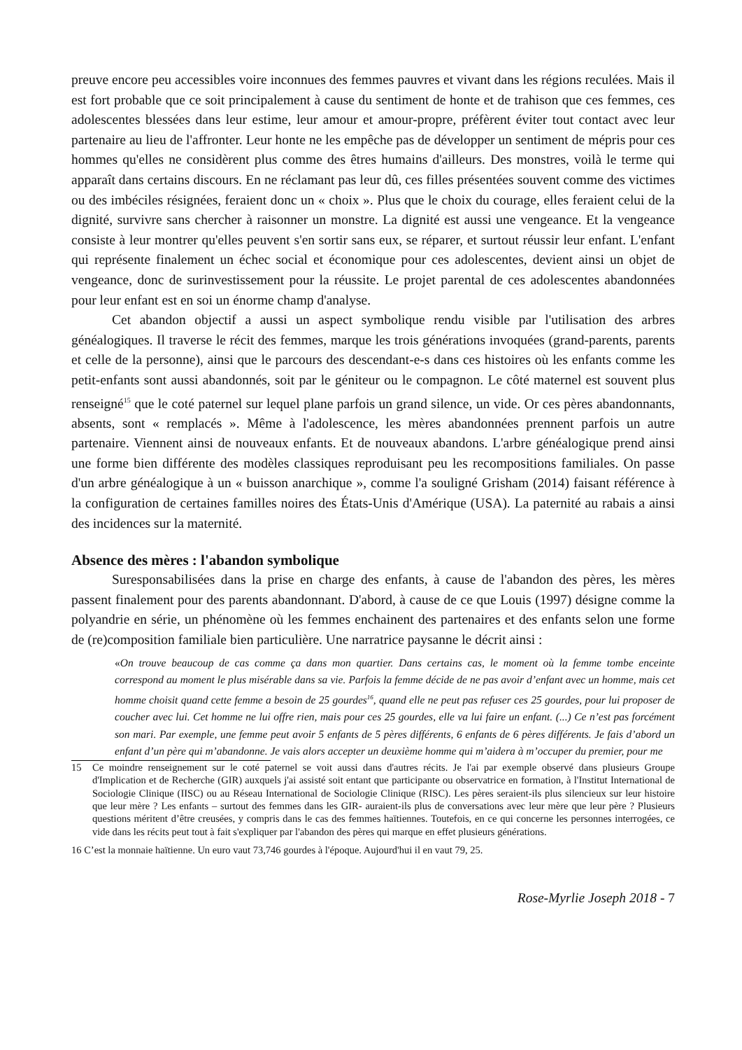preuve encore peu accessibles voire inconnues des femmes pauvres et vivant dans les régions reculées. Mais il est fort probable que ce soit principalement à cause du sentiment de honte et de trahison que ces femmes, ces adolescentes blessées dans leur estime, leur amour et amour-propre, préfèrent éviter tout contact avec leur partenaire au lieu de l'affronter. Leur honte ne les empêche pas de développer un sentiment de mépris pour ces hommes qu'elles ne considèrent plus comme des êtres humains d'ailleurs. Des monstres, voilà le terme qui apparaît dans certains discours. En ne réclamant pas leur dû, ces filles présentées souvent comme des victimes ou des imbéciles résignées, feraient donc un « choix ». Plus que le choix du courage, elles feraient celui de la dignité, survivre sans chercher à raisonner un monstre. La dignité est aussi une vengeance. Et la vengeance consiste à leur montrer qu'elles peuvent s'en sortir sans eux, se réparer, et surtout réussir leur enfant. L'enfant qui représente finalement un échec social et économique pour ces adolescentes, devient ainsi un objet de vengeance, donc de surinvestissement pour la réussite. Le projet parental de ces adolescentes abandonnées pour leur enfant est en soi un énorme champ d'analyse.
Cet abandon objectif a aussi un aspect symbolique rendu visible par l'utilisation des arbres généalogiques. Il traverse le récit des femmes, marque les trois générations invoquées (grand-parents, parents et celle de la personne), ainsi que le parcours des descendant-e-s dans ces histoires où les enfants comme les petit-enfants sont aussi abandonnés, soit par le géniteur ou le compagnon. Le côté maternel est souvent plus renseigné<sup>15</sup> que le coté paternel sur lequel plane parfois un grand silence, un vide. Or ces pères abandonnants, absents, sont « remplacés ». Même à l'adolescence, les mères abandonnées prennent parfois un autre partenaire. Viennent ainsi de nouveaux enfants. Et de nouveaux abandons. L'arbre généalogique prend ainsi une forme bien différente des modèles classiques reproduisant peu les recompositions familiales. On passe d'un arbre généalogique à un « buisson anarchique », comme l'a souligné Grisham (2014) faisant référence à la configuration de certaines familles noires des États-Unis d'Amérique (USA). La paternité au rabais a ainsi des incidences sur la maternité.
Absence des mères : l'abandon symbolique
Suresponsabilisées dans la prise en charge des enfants, à cause de l'abandon des pères, les mères passent finalement pour des parents abandonnant. D'abord, à cause de ce que Louis (1997) désigne comme la polyandrie en série, un phénomène où les femmes enchainent des partenaires et des enfants selon une forme de (re)composition familiale bien particulière. Une narratrice paysanne le décrit ainsi :
«On trouve beaucoup de cas comme ça dans mon quartier. Dans certains cas, le moment où la femme tombe enceinte correspond au moment le plus misérable dans sa vie. Parfois la femme décide de ne pas avoir d’enfant avec un homme, mais cet homme choisit quand cette femme a besoin de 25 gourdes<sup>16</sup>, quand elle ne peut pas refuser ces 25 gourdes, pour lui proposer de coucher avec lui. Cet homme ne lui offre rien, mais pour ces 25 gourdes, elle va lui faire un enfant. (...) Ce n’est pas forcément son mari. Par exemple, une femme peut avoir 5 enfants de 5 pères différents, 6 enfants de 6 pères différents. Je fais d’abord un enfant d’un père qui m’abandonne. Je vais alors accepter un deuxième homme qui m’aidera à m’occuper du premier, pour me
15 Ce moindre renseignement sur le coté paternel se voit aussi dans d'autres récits. Je l'ai par exemple observé dans plusieurs Groupe d'Implication et de Recherche (GIR) auxquels j'ai assisté soit entant que participante ou observatrice en formation, à l'Institut International de Sociologie Clinique (IISC) ou au Réseau International de Sociologie Clinique (RISC). Les pères seraient-ils plus silencieux sur leur histoire que leur mère ? Les enfants – surtout des femmes dans les GIR- auraient-ils plus de conversations avec leur mère que leur père ? Plusieurs questions méritent d’être creusées, y compris dans le cas des femmes haïtiennes. Toutefois, en ce qui concerne les personnes interrogées, ce vide dans les récits peut tout à fait s'expliquer par l'abandon des pères qui marque en effet plusieurs générations.
16 C’est la monnaie haïtienne. Un euro vaut 73,746 gourdes à l'époque. Aujourd'hui il en vaut 79, 25.
Rose-Myrlie Joseph 2018 - 7